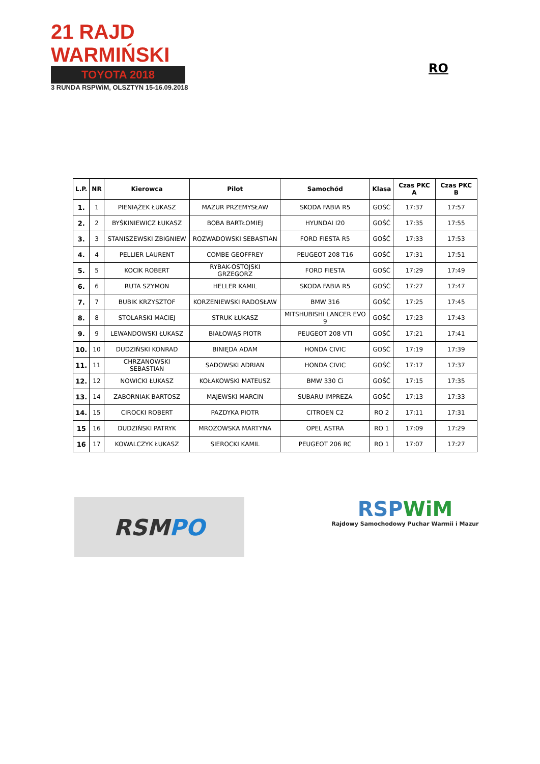21 RAJD WARMIŃSKI
TOYOTA 2018
3 RUNDA RSPWiM, OLSZTYN 15-16.09.2018
RO
| L.P. | NR | Kierowca | Pilot | Samochód | Klasa | Czas PKC A | Czas PKC B |
| --- | --- | --- | --- | --- | --- | --- | --- |
| 1. | 1 | PIENIĄŻEK ŁUKASZ | MAZUR PRZEMYSŁAW | SKODA FABIA R5 | GOŚĆ | 17:37 | 17:57 |
| 2. | 2 | BYŚKINIEWICZ ŁUKASZ | BOBA BARTŁOMIEJ | HYUNDAI I20 | GOŚĆ | 17:35 | 17:55 |
| 3. | 3 | STANISZEWSKI ZBIGNIEW | ROZWADOWSKI SEBASTIAN | FORD FIESTA R5 | GOŚĆ | 17:33 | 17:53 |
| 4. | 4 | PELLIER LAURENT | COMBE GEOFFREY | PEUGEOT 208 T16 | GOŚĆ | 17:31 | 17:51 |
| 5. | 5 | KOCIK ROBERT | RYBAK-OSTOJSKI GRZEGORZ | FORD FIESTA | GOŚĆ | 17:29 | 17:49 |
| 6. | 6 | RUTA SZYMON | HELLER KAMIL | SKODA FABIA R5 | GOŚĆ | 17:27 | 17:47 |
| 7. | 7 | BUBIK KRZYSZTOF | KORZENIEWSKI RADOSŁAW | BMW 316 | GOŚĆ | 17:25 | 17:45 |
| 8. | 8 | STOLARSKI MACIEJ | STRUK ŁUKASZ | MITSHUBISHI LANCER EVO 9 | GOŚĆ | 17:23 | 17:43 |
| 9. | 9 | LEWANDOWSKI ŁUKASZ | BIAŁOWĄS PIOTR | PEUGEOT 208 VTI | GOŚĆ | 17:21 | 17:41 |
| 10. | 10 | DUDZIŃSKI KONRAD | BINIĘDA ADAM | HONDA CIVIC | GOŚĆ | 17:19 | 17:39 |
| 11. | 11 | CHRZANOWSKI SEBASTIAN | SADOWSKI ADRIAN | HONDA CIVIC | GOŚĆ | 17:17 | 17:37 |
| 12. | 12 | NOWICKI ŁUKASZ | KOŁAKOWSKI MATEUSZ | BMW 330 Ci | GOŚĆ | 17:15 | 17:35 |
| 13. | 14 | ZABORNIAK BARTOSZ | MAJEWSKI MARCIN | SUBARU IMPREZA | GOŚĆ | 17:13 | 17:33 |
| 14. | 15 | CIROCKI ROBERT | PAZDYKA PIOTR | CITROEN C2 | RO 2 | 17:11 | 17:31 |
| 15 | 16 | DUDZIŃSKI PATRYK | MROZOWSKA MARTYNA | OPEL ASTRA | RO 1 | 17:09 | 17:29 |
| 16 | 17 | KOWALCZYK ŁUKASZ | SIEROCKI KAMIL | PEUGEOT 206 RC | RO 1 | 17:07 | 17:27 |
RSM PO
RSPWiM
Rajdowy Samochodowy Puchar Warmii i Mazur